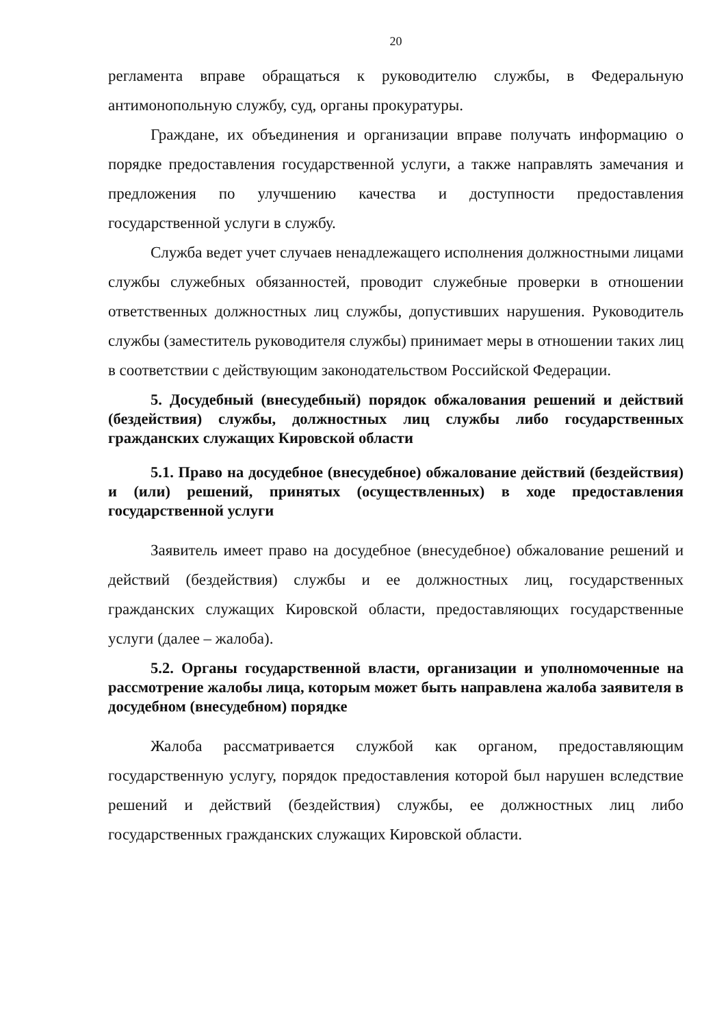20
регламента вправе обращаться к руководителю службы, в Федеральную антимонопольную службу, суд, органы прокуратуры.
Граждане, их объединения и организации вправе получать информацию о порядке предоставления государственной услуги, а также направлять замечания и предложения по улучшению качества и доступности предоставления государственной услуги в службу.
Служба ведет учет случаев ненадлежащего исполнения должностными лицами службы служебных обязанностей, проводит служебные проверки в отношении ответственных должностных лиц службы, допустивших нарушения. Руководитель службы (заместитель руководителя службы) принимает меры в отношении таких лиц в соответствии с действующим законодательством Российской Федерации.
5. Досудебный (внесудебный) порядок обжалования решений и действий (бездействия) службы, должностных лиц службы либо государственных гражданских служащих Кировской области
5.1. Право на досудебное (внесудебное) обжалование действий (бездействия) и (или) решений, принятых (осуществленных) в ходе предоставления государственной услуги
Заявитель имеет право на досудебное (внесудебное) обжалование решений и действий (бездействия) службы и ее должностных лиц, государственных гражданских служащих Кировской области, предоставляющих государственные услуги (далее – жалоба).
5.2. Органы государственной власти, организации и уполномоченные на рассмотрение жалобы лица, которым может быть направлена жалоба заявителя в досудебном (внесудебном) порядке
Жалоба рассматривается службой как органом, предоставляющим государственную услугу, порядок предоставления которой был нарушен вследствие решений и действий (бездействия) службы, ее должностных лиц либо государственных гражданских служащих Кировской области.